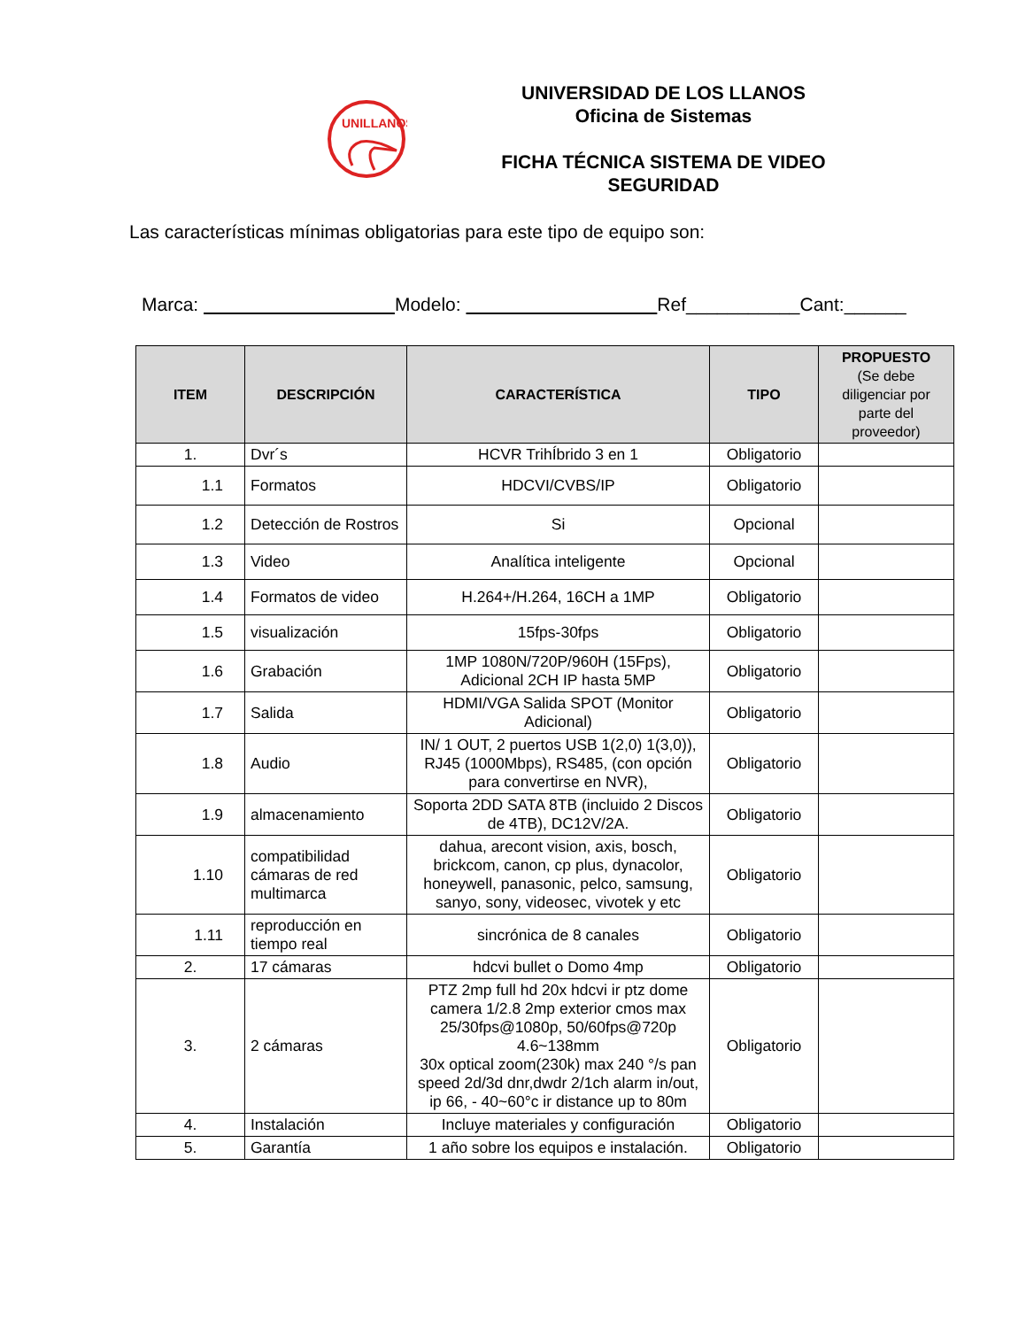UNILLANOS
UNIVERSIDAD DE LOS LLANOS
Oficina de Sistemas
FICHA TÉCNICA SISTEMA DE VIDEO
SEGURIDAD
Las características mínimas obligatorias para este tipo de equipo son:
Marca: Modelo: Ref___________Cant:______
| ITEM | DESCRIPCIÓN | CARACTERÍSTICA | TIPO | PROPUESTO (Se debe diligenciar por parte del proveedor) |
| --- | --- | --- | --- | --- |
| 1. | Dvr´s | HCVR TrihÍbrido 3 en 1 | Obligatorio | |
| 1.1 | Formatos | HDCVI/CVBS/IP | Obligatorio | |
| 1.2 | Detección de Rostros | Si | Opcional | |
| 1.3 | Video | Analítica inteligente | Opcional | |
| 1.4 | Formatos de video | H.264+/H.264, 16CH a 1MP | Obligatorio | |
| 1.5 | visualización | 15fps-30fps | Obligatorio | |
| 1.6 | Grabación | 1MP 1080N/720P/960H (15Fps), Adicional 2CH IP hasta 5MP | Obligatorio | |
| 1.7 | Salida | HDMI/VGA Salida SPOT (Monitor Adicional) | Obligatorio | |
| 1.8 | Audio | IN/ 1 OUT, 2 puertos USB 1(2,0) 1(3,0)), RJ45 (1000Mbps), RS485, (con opción para convertirse en NVR), | Obligatorio | |
| 1.9 | almacenamiento | Soporta 2DD SATA 8TB (incluido 2 Discos de 4TB), DC12V/2A. | Obligatorio | |
| 1.10 | compatibilidad cámaras de red multimarca | dahua, arecont vision, axis, bosch, brickcom, canon, cp plus, dynacolor, honeywell, panasonic, pelco, samsung, sanyo, sony, videosec, vivotek y etc | Obligatorio | |
| 1.11 | reproducción en tiempo real | sincrónica de 8 canales | Obligatorio | |
| 2. | 17 cámaras | hdcvi bullet o Domo 4mp | Obligatorio | |
| 3. | 2 cámaras | PTZ 2mp full hd 20x hdcvi ir ptz dome camera 1/2.8 2mp exterior cmos max 25/30fps@1080p, 50/60fps@720p 4.6~138mm 30x optical zoom(230k) max 240 °/s pan speed 2d/3d dnr,dwdr 2/1ch alarm in/out, ip 66, - 40~60°c ir distance up to 80m | Obligatorio | |
| 4. | Instalación | Incluye materiales y configuración | Obligatorio | |
| 5. | Garantía | 1 año sobre los equipos e instalación. | Obligatorio | |